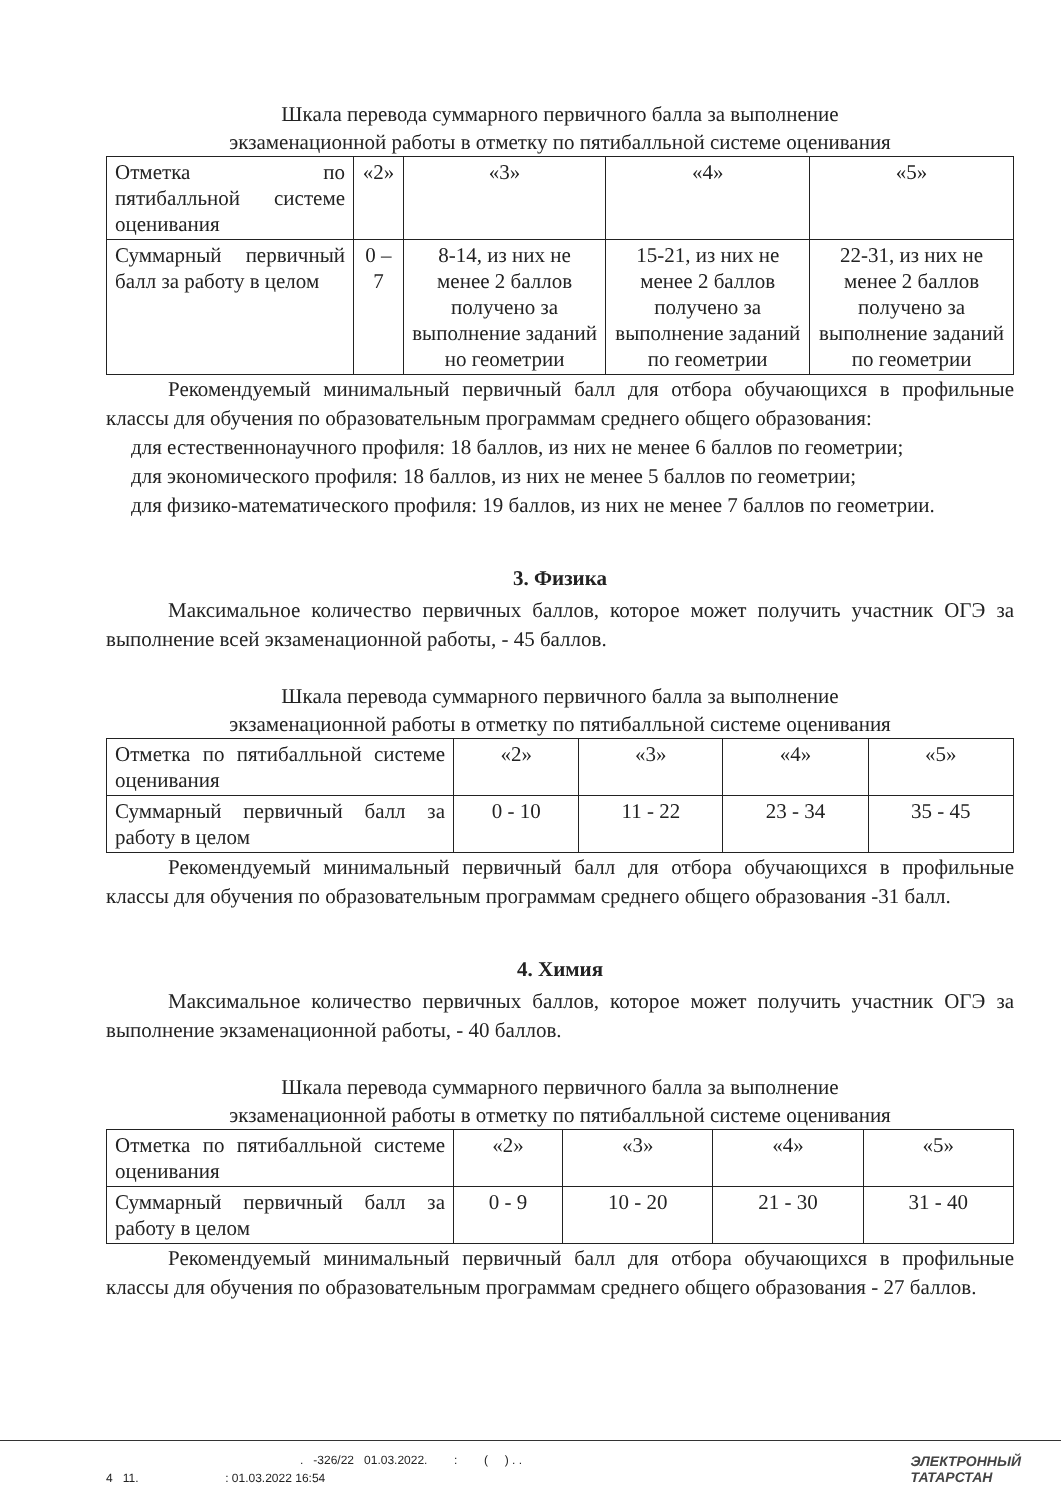Шкала перевода суммарного первичного балла за выполнение
экзаменационной работы в отметку по пятибалльной системе оценивания
| Отметка по пятибалльной системе оценивания | «2» | «3» | «4» | «5» |
| Суммарный первичный балл за работу в целом | 0 – 7 | 8-14, из них не менее 2 баллов получено за выполнение заданий но геометрии | 15-21, из них не менее 2 баллов получено за выполнение заданий по геометрии | 22-31, из них не менее 2 баллов получено за выполнение заданий по геометрии |
Рекомендуемый минимальный первичный балл для отбора обучающихся в профильные классы для обучения по образовательным программам среднего общего образования:
для естественнонаучного профиля: 18 баллов, из них не менее 6 баллов по геометрии;
для экономического профиля: 18 баллов, из них не менее 5 баллов по геометрии;
для физико-математического профиля: 19 баллов, из них не менее 7 баллов по геометрии.
3. Физика
Максимальное количество первичных баллов, которое может получить участник ОГЭ за выполнение всей экзаменационной работы, - 45 баллов.
Шкала перевода суммарного первичного балла за выполнение
экзаменационной работы в отметку по пятибалльной системе оценивания
| Отметка по пятибалльной системе оценивания | «2» | «3» | «4» | «5» |
| Суммарный первичный балл за работу в целом | 0 - 10 | 11 - 22 | 23 - 34 | 35 - 45 |
Рекомендуемый минимальный первичный балл для отбора обучающихся в профильные классы для обучения по образовательным программам среднего общего образования -31 балл.
4. Химия
Максимальное количество первичных баллов, которое может получить участник ОГЭ за выполнение экзаменационной работы, - 40 баллов.
Шкала перевода суммарного первичного балла за выполнение
экзаменационной работы в отметку по пятибалльной системе оценивания
| Отметка по пятибалльной системе оценивания | «2» | «3» | «4» | «5» |
| Суммарный первичный балл за работу в целом | 0 - 9 | 10 - 20 | 21 - 30 | 31 - 40 |
Рекомендуемый минимальный первичный балл для отбора обучающихся в профильные классы для обучения по образовательным программам среднего общего образования - 27 баллов.
. -326/22 01.03.2022. : ( ) . .
4 11. : 01.03.2022 16:54
ЭЛЕКТРОННЫЙ
ТАТАРСТАН